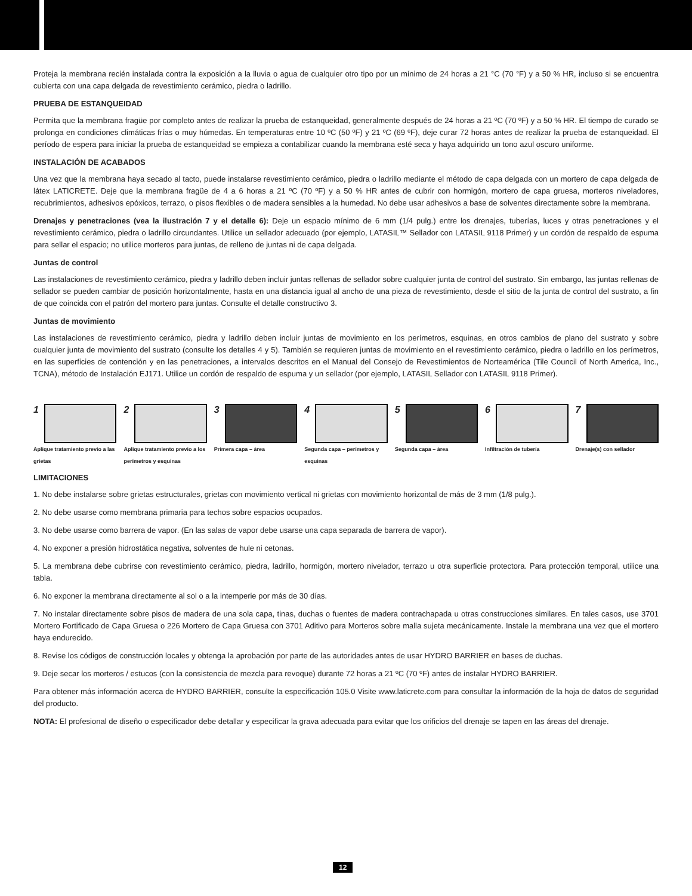Proteja la membrana recién instalada contra la exposición a la lluvia o agua de cualquier otro tipo por un mínimo de 24 horas a 21 °C (70 °F) y a 50 % HR, incluso si se encuentra cubierta con una capa delgada de revestimiento cerámico, piedra o ladrillo.
PRUEBA DE ESTANQUEIDAD
Permita que la membrana fragüe por completo antes de realizar la prueba de estanqueidad, generalmente después de 24 horas a 21 ºC (70 ºF) y a 50 % HR. El tiempo de curado se prolonga en condiciones climáticas frías o muy húmedas. En temperaturas entre 10 ºC (50 ºF) y 21 ºC (69 ºF), deje curar 72 horas antes de realizar la prueba de estanqueidad. El período de espera para iniciar la prueba de estanqueidad se empieza a contabilizar cuando la membrana esté seca y haya adquirido un tono azul oscuro uniforme.
INSTALACIÓN DE ACABADOS
Una vez que la membrana haya secado al tacto, puede instalarse revestimiento cerámico, piedra o ladrillo mediante el método de capa delgada con un mortero de capa delgada de látex LATICRETE. Deje que la membrana fragüe de 4 a 6 horas a 21 ºC (70 ºF) y a 50 % HR antes de cubrir con hormigón, mortero de capa gruesa, morteros niveladores, recubrimientos, adhesivos epóxicos, terrazo, o pisos flexibles o de madera sensibles a la humedad. No debe usar adhesivos a base de solventes directamente sobre la membrana.
Drenajes y penetraciones (vea la ilustración 7 y el detalle 6): Deje un espacio mínimo de 6 mm (1/4 pulg.) entre los drenajes, tuberías, luces y otras penetraciones y el revestimiento cerámico, piedra o ladrillo circundantes. Utilice un sellador adecuado (por ejemplo, LATASIL™ Sellador con LATASIL 9118 Primer) y un cordón de respaldo de espuma para sellar el espacio; no utilice morteros para juntas, de relleno de juntas ni de capa delgada.
Juntas de control
Las instalaciones de revestimiento cerámico, piedra y ladrillo deben incluir juntas rellenas de sellador sobre cualquier junta de control del sustrato. Sin embargo, las juntas rellenas de sellador se pueden cambiar de posición horizontalmente, hasta en una distancia igual al ancho de una pieza de revestimiento, desde el sitio de la junta de control del sustrato, a fin de que coincida con el patrón del mortero para juntas. Consulte el detalle constructivo 3.
Juntas de movimiento
Las instalaciones de revestimiento cerámico, piedra y ladrillo deben incluir juntas de movimiento en los perímetros, esquinas, en otros cambios de plano del sustrato y sobre cualquier junta de movimiento del sustrato (consulte los detalles 4 y 5). También se requieren juntas de movimiento en el revestimiento cerámico, piedra o ladrillo en los perímetros, en las superficies de contención y en las penetraciones, a intervalos descritos en el Manual del Consejo de Revestimientos de Norteamérica (Tile Council of North America, Inc., TCNA), método de Instalación EJ171. Utilice un cordón de respaldo de espuma y un sellador (por ejemplo, LATASIL Sellador con LATASIL 9118 Primer).
1
Aplique tratamiento previo a las grietas
2
Aplique tratamiento previo a los perímetros y esquinas
3
Primera capa – área
4
Segunda capa – perímetros y esquinas
5
Segunda capa – área
6
Infiltración de tubería
7
Drenaje(s) con sellador
LIMITACIONES
1. No debe instalarse sobre grietas estructurales, grietas con movimiento vertical ni grietas con movimiento horizontal de más de 3 mm (1/8 pulg.).
2. No debe usarse como membrana primaria para techos sobre espacios ocupados.
3. No debe usarse como barrera de vapor. (En las salas de vapor debe usarse una capa separada de barrera de vapor).
4. No exponer a presión hidrostática negativa, solventes de hule ni cetonas.
5. La membrana debe cubrirse con revestimiento cerámico, piedra, ladrillo, hormigón, mortero nivelador, terrazo u otra superficie protectora. Para protección temporal, utilice una tabla.
6. No exponer la membrana directamente al sol o a la intemperie por más de 30 días.
7. No instalar directamente sobre pisos de madera de una sola capa, tinas, duchas o fuentes de madera contrachapada u otras construcciones similares. En tales casos, use 3701 Mortero Fortificado de Capa Gruesa o 226 Mortero de Capa Gruesa con 3701 Aditivo para Morteros sobre malla sujeta mecánicamente. Instale la membrana una vez que el mortero haya endurecido.
8. Revise los códigos de construcción locales y obtenga la aprobación por parte de las autoridades antes de usar HYDRO BARRIER en bases de duchas.
9. Deje secar los morteros / estucos (con la consistencia de mezcla para revoque) durante 72 horas a 21 ºC (70 ºF) antes de instalar HYDRO BARRIER.
Para obtener más información acerca de HYDRO BARRIER, consulte la especificación 105.0 Visite www.laticrete.com para consultar la información de la hoja de datos de seguridad del producto.
NOTA: El profesional de diseño o especificador debe detallar y especificar la grava adecuada para evitar que los orificios del drenaje se tapen en las áreas del drenaje.
12